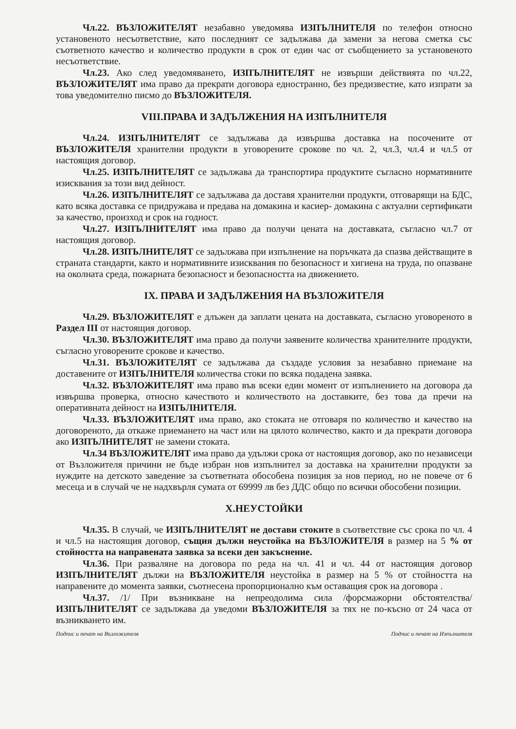Чл.22. ВЪЗЛОЖИТЕЛЯТ незабавно уведомява ИЗПЪЛНИТЕЛЯ по телефон относно установеното несъответствие, като последният се задължава да замени за негова сметка със съответното качество и количество продукти в срок от един час от съобщението за установеното несъответствие.
Чл.23. Ако след уведомяването, ИЗПЪЛНИТЕЛЯТ не извърши действията по чл.22, ВЪЗЛОЖИТЕЛЯТ има право да прекрати договора едностранно, без предизвестие, като изпрати за това уведомително писмо до ВЪЗЛОЖИТЕЛЯ.
VIII.ПРАВА И ЗАДЪЛЖЕНИЯ НА ИЗПЪЛНИТЕЛЯ
Чл.24. ИЗПЪЛНИТЕЛЯТ се задължава да извършва доставка на посочените от ВЪЗЛОЖИТЕЛЯ хранителни продукти в уговорените срокове по чл. 2, чл.3, чл.4 и чл.5 от настоящия договор.
Чл.25. ИЗПЪЛНИТЕЛЯТ се задължава да транспортира продуктите съгласно нормативните изисквания за този вид дейност.
Чл.26. ИЗПЪЛНИТЕЛЯТ се задължава да доставя хранителни продукти, отговарящи на БДС, като всяка доставка се придружава и предава на домакина и касиер- домакина с актуални сертификати за качество, произход и срок на годност.
Чл.27. ИЗПЪЛНИТЕЛЯТ има право да получи цената на доставката, съгласно чл.7 от настоящия договор.
Чл.28. ИЗПЪЛНИТЕЛЯТ се задължава при изпълнение на поръчката да спазва действащите в страната стандарти, както и нормативните изисквания по безопасност и хигиена на труда, по опазване на околната среда, пожарната безопасност и безопасността на движението.
IX. ПРАВА И ЗАДЪЛЖЕНИЯ НА ВЪЗЛОЖИТЕЛЯ
Чл.29. ВЪЗЛОЖИТЕЛЯТ е длъжен да заплати цената на доставката, съгласно уговореното в Раздел III от настоящия договор.
Чл.30. ВЪЗЛОЖИТЕЛЯТ има право да получи заявените количества хранителните продукти, съгласно уговорените срокове и качество.
Чл.31. ВЪЗЛОЖИТЕЛЯТ се задължава да създаде условия за незабавно приемане на доставените от ИЗПЪЛНИТЕЛЯ количества стоки по всяка подадена заявка.
Чл.32. ВЪЗЛОЖИТЕЛЯТ има право във всеки един момент от изпълнението на договора да извършва проверка, относно качеството и количеството на доставките, без това да пречи на оперативната дейност на ИЗПЪЛНИТЕЛЯ.
Чл.33. ВЪЗЛОЖИТЕЛЯТ има право, ако стоката не отговаря по количество и качество на договореното, да откаже приемането на част или на цялото количество, както и да прекрати договора ако ИЗПЪЛНИТЕЛЯТ не замени стоката.
Чл.34 ВЪЗЛОЖИТЕЛЯТ има право да удължи срока от настоящия договор, ако по независеци от Възложителя причини не бъде избран нов изпълнител за доставка на хранителни продукти за нуждите на детското заведение за съответната обособена позиция за нов период, но не повече от 6 месеца и в случай че не надхвърля сумата от 69999 лв без ДДС общо по всички обособени позиции.
X.НЕУСТОЙКИ
Чл.35. В случай, че ИЗПЪЛНИТЕЛЯТ не достави стоките в съответствие със срока по чл. 4 и чл.5 на настоящия договор, същия дължи неустойка на ВЪЗЛОЖИТЕЛЯ в размер на 5 % от стойността на направената заявка за всеки ден закъснение.
Чл.36. При разваляне на договора по реда на чл. 41 и чл. 44 от настоящия договор ИЗПЪЛНИТЕЛЯТ дължи на ВЪЗЛОЖИТЕЛЯ неустойка в размер на 5 % от стойността на направените до момента заявки, съотнесена пропорционално към оставащия срок на договора .
Чл.37. /1/ При възникване на непреодолима сила /форсмажорни обстоятелства/ ИЗПЪЛНИТЕЛЯТ се задължава да уведоми ВЪЗЛОЖИТЕЛЯ за тях не по-късно от 24 часа от възникването им.
Подпис и печат на Възложителя Подпис и печат на Изпълнителя